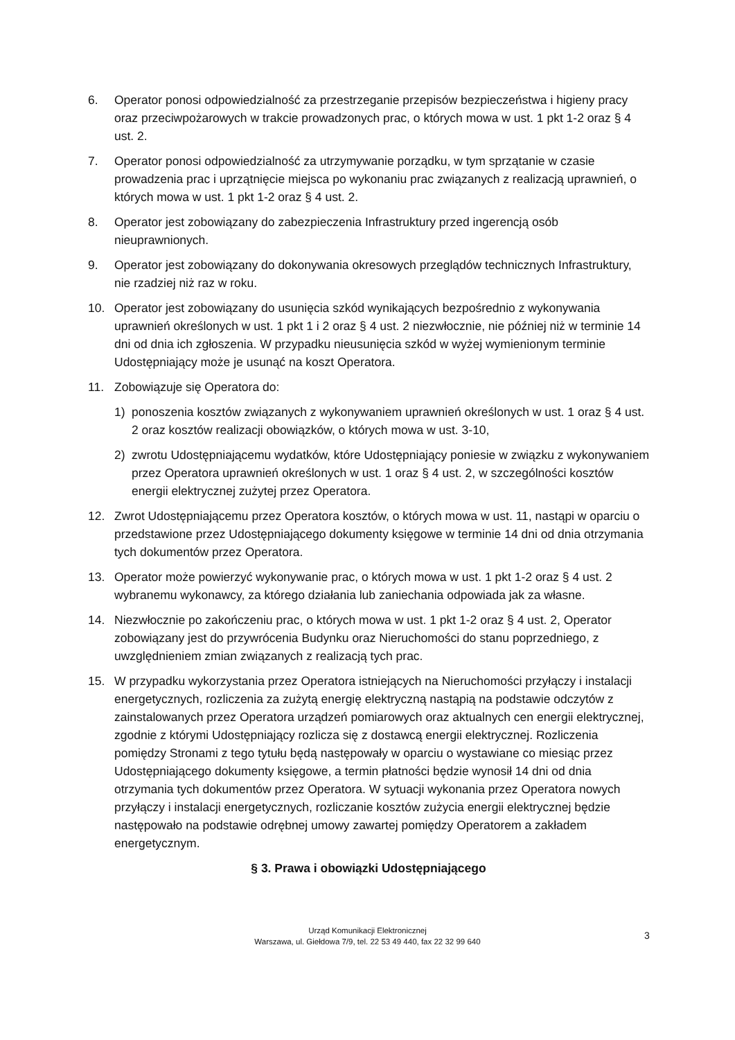6. Operator ponosi odpowiedzialność za przestrzeganie przepisów bezpieczeństwa i higieny pracy oraz przeciwpożarowych w trakcie prowadzonych prac, o których mowa w ust. 1 pkt 1-2 oraz § 4 ust. 2.
7. Operator ponosi odpowiedzialność za utrzymywanie porządku, w tym sprzątanie w czasie prowadzenia prac i uprzątnięcie miejsca po wykonaniu prac związanych z realizacją uprawnień, o których mowa w ust. 1 pkt 1-2 oraz § 4 ust. 2.
8. Operator jest zobowiązany do zabezpieczenia Infrastruktury przed ingerencją osób nieuprawnionych.
9. Operator jest zobowiązany do dokonywania okresowych przeglądów technicznych Infrastruktury, nie rzadziej niż raz w roku.
10. Operator jest zobowiązany do usunięcia szkód wynikających bezpośrednio z wykonywania uprawnień określonych w ust. 1 pkt 1 i 2 oraz § 4 ust. 2 niezwłocznie, nie później niż w terminie 14 dni od dnia ich zgłoszenia. W przypadku nieusunięcia szkód w wyżej wymienionym terminie Udostępniający może je usunąć na koszt Operatora.
11. Zobowiązuje się Operatora do:
1) ponoszenia kosztów związanych z wykonywaniem uprawnień określonych w ust. 1 oraz § 4 ust. 2 oraz kosztów realizacji obowiązków, o których mowa w ust. 3-10,
2) zwrotu Udostępniającemu wydatków, które Udostępniający poniesie w związku z wykonywaniem przez Operatora uprawnień określonych w ust. 1 oraz § 4 ust. 2, w szczególności kosztów energii elektrycznej zużytej przez Operatora.
12. Zwrot Udostępniającemu przez Operatora kosztów, o których mowa w ust. 11, nastąpi w oparciu o przedstawione przez Udostępniającego dokumenty księgowe w terminie 14 dni od dnia otrzymania tych dokumentów przez Operatora.
13. Operator może powierzyć wykonywanie prac, o których mowa w ust. 1 pkt 1-2 oraz § 4 ust. 2 wybranemu wykonawcy, za którego działania lub zaniechania odpowiada jak za własne.
14. Niezwłocznie po zakończeniu prac, o których mowa w ust. 1 pkt 1-2 oraz § 4 ust. 2, Operator zobowiązany jest do przywrócenia Budynku oraz Nieruchomości do stanu poprzedniego, z uwzględnieniem zmian związanych z realizacją tych prac.
15. W przypadku wykorzystania przez Operatora istniejących na Nieruchomości przyłączy i instalacji energetycznych, rozliczenia za zużytą energię elektryczną nastąpią na podstawie odczytów z zainstalowanych przez Operatora urządzeń pomiarowych oraz aktualnych cen energii elektrycznej, zgodnie z którymi Udostępniający rozlicza się z dostawcą energii elektrycznej. Rozliczenia pomiędzy Stronami z tego tytułu będą następowały w oparciu o wystawiane co miesiąc przez Udostępniającego dokumenty księgowe, a termin płatności będzie wynosił 14 dni od dnia otrzymania tych dokumentów przez Operatora. W sytuacji wykonania przez Operatora nowych przyłączy i instalacji energetycznych, rozliczanie kosztów zużycia energii elektrycznej będzie następowało na podstawie odrębnej umowy zawartej pomiędzy Operatorem a zakładem energetycznym.
§ 3. Prawa i obowiązki Udostępniającego
Urząd Komunikacji Elektronicznej
Warszawa, ul. Giełdowa 7/9, tel. 22 53 49 440, fax 22 32 99 640
3